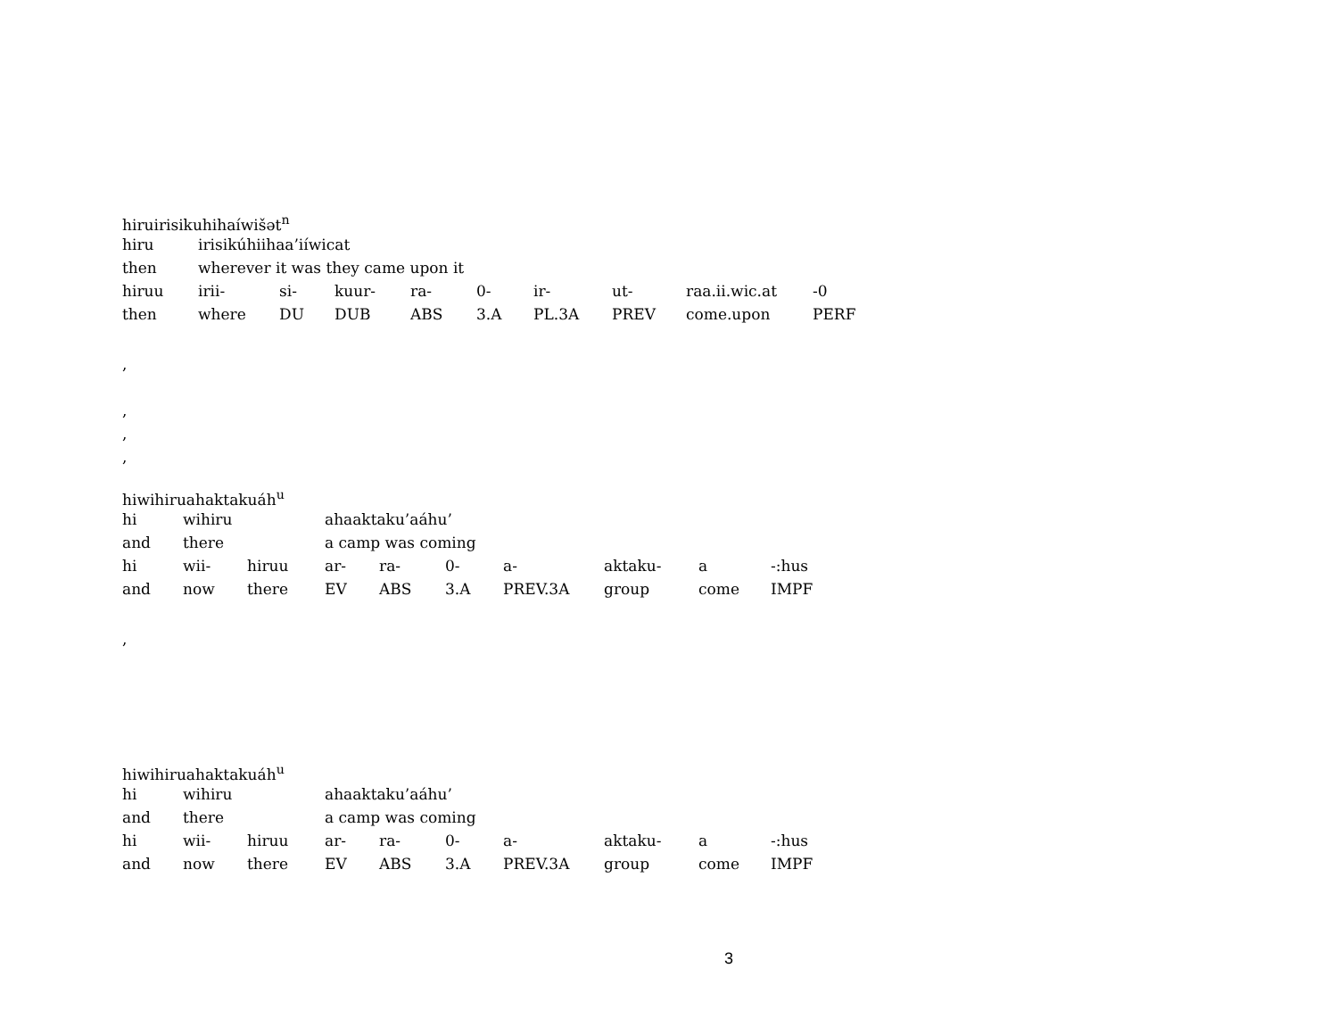hiruirisikuhihaíwišət<sup>n</sup>
| hiru | irisikúhiihaa’iíwicat | | | | | | | | |
| then | wherever it was they came upon it | | | | | | | | |
| hiruu | irii- | si- | kuur- | ra- | 0- | ir- | ut- | raa.ii.wic.at | -0 |
| then | where | DU | DUB | ABS | 3.A | PL.3A | PREV | come.upon | PERF |
,
,
,
,
hiwihiruahaktakuáh<sup>u</sup>
| hi | wihiru | | ahaaktaku’aáhu’ | | | | | | |
| and | there | | a camp was coming | | | | | | |
| hi | wii- | hiruu | ar- | ra- | 0- | a- | aktaku- | a | -:hus |
| and | now | there | EV | ABS | 3.A | PREV.3A | group | come | IMPF |
,
hiwihiruahaktakuáh<sup>u</sup>
| hi | wihiru | | ahaaktaku’aáhu’ | | | | | | |
| and | there | | a camp was coming | | | | | | |
| hi | wii- | hiruu | ar- | ra- | 0- | a- | aktaku- | a | -:hus |
| and | now | there | EV | ABS | 3.A | PREV.3A | group | come | IMPF |
3